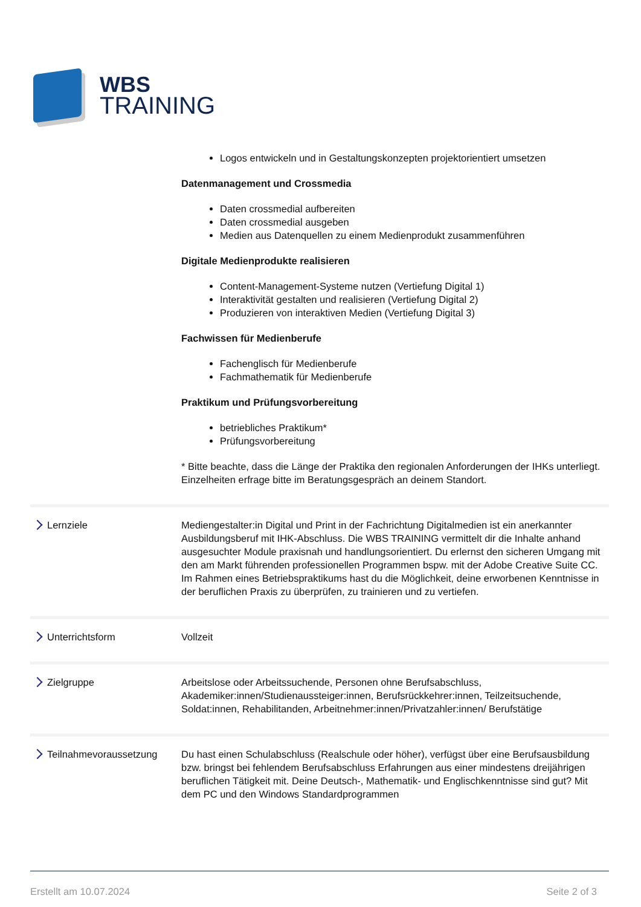WBS
TRAINING
Logos entwickeln und in Gestaltungskonzepten projektorientiert umsetzen
Datenmanagement und Crossmedia
Daten crossmedial aufbereiten
Daten crossmedial ausgeben
Medien aus Datenquellen zu einem Medienprodukt zusammenführen
Digitale Medienprodukte realisieren
Content-Management-Systeme nutzen (Vertiefung Digital 1)
Interaktivität gestalten und realisieren (Vertiefung Digital 2)
Produzieren von interaktiven Medien (Vertiefung Digital 3)
Fachwissen für Medienberufe
Fachenglisch für Medienberufe
Fachmathematik für Medienberufe
Praktikum und Prüfungsvorbereitung
betriebliches Praktikum*
Prüfungsvorbereitung
* Bitte beachte, dass die Länge der Praktika den regionalen Anforderungen der IHKs unterliegt. Einzelheiten erfrage bitte im Beratungsgespräch an deinem Standort.
Lernziele Mediengestalter:in Digital und Print in der Fachrichtung Digitalmedien ist ein anerkannter Ausbildungsberuf mit IHK-Abschluss. Die WBS TRAINING vermittelt dir die Inhalte anhand ausgesuchter Module praxisnah und handlungsorientiert. Du erlernst den sicheren Umgang mit den am Markt führenden professionellen Programmen bspw. mit der Adobe Creative Suite CC. Im Rahmen eines Betriebspraktikums hast du die Möglichkeit, deine erworbenen Kenntnisse in der beruflichen Praxis zu überprüfen, zu trainieren und zu vertiefen.
Unterrichtsform Vollzeit
Zielgruppe Arbeitslose oder Arbeitssuchende, Personen ohne Berufsabschluss, Akademiker:innen/Studienaussteiger:innen, Berufsrückkehrer:innen, Teilzeitsuchende, Soldat:innen, Rehabilitanden, Arbeitnehmer:innen/Privatzahler:innen/ Berufstätige
Teilnahmevoraussetzung Du hast einen Schulabschluss (Realschule oder höher), verfügst über eine Berufsausbildung bzw. bringst bei fehlendem Berufsabschluss Erfahrungen aus einer mindestens dreijährigen beruflichen Tätigkeit mit. Deine Deutsch-, Mathematik- und Englischkenntnisse sind gut? Mit dem PC und den Windows Standardprogrammen
Erstellt am 10.07.2024 Seite 2 of 3